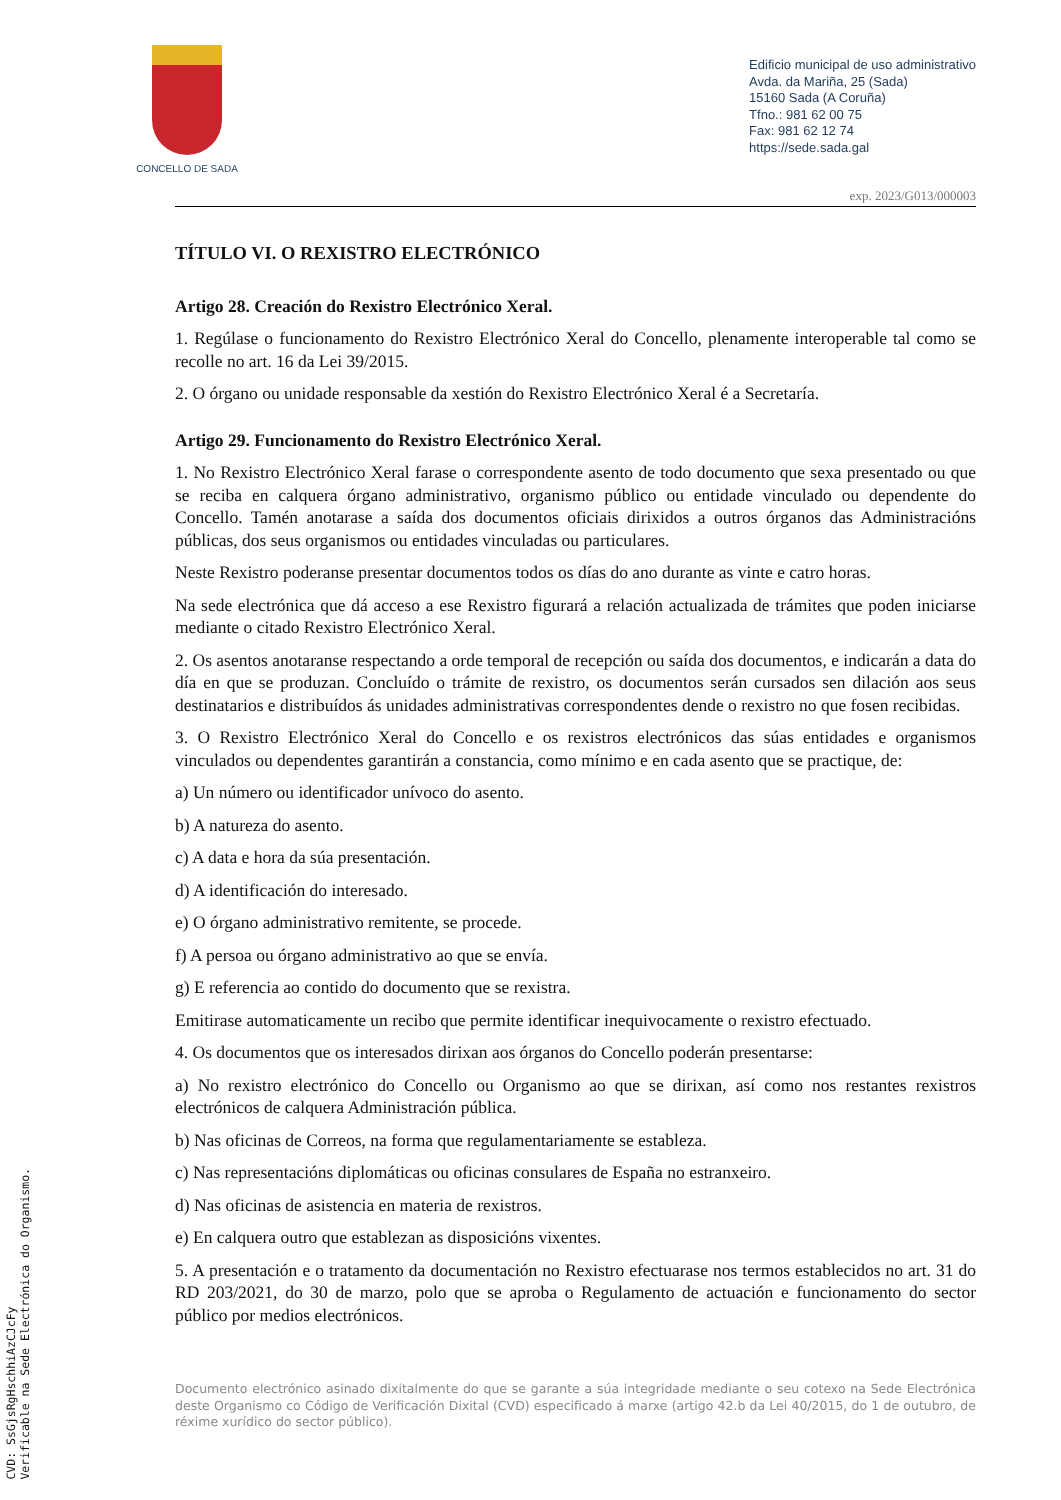CONCELLO DE SADA
Edificio municipal de uso administrativo
Avda. da Mariña, 25 (Sada)
15160 Sada (A Coruña)
Tfno.: 981 62 00 75
Fax: 981 62 12 74
https://sede.sada.gal
exp. 2023/G013/000003
TÍTULO VI. O REXISTRO ELECTRÓNICO
Artigo 28. Creación do Rexistro Electrónico Xeral.
1. Regúlase o funcionamento do Rexistro Electrónico Xeral do Concello, plenamente interoperable tal como se recolle no art. 16 da Lei 39/2015.
2. O órgano ou unidade responsable da xestión do Rexistro Electrónico Xeral é a Secretaría.
Artigo 29. Funcionamento do Rexistro Electrónico Xeral.
1. No Rexistro Electrónico Xeral farase o correspondente asento de todo documento que sexa presentado ou que se reciba en calquera órgano administrativo, organismo público ou entidade vinculado ou dependente do Concello. Tamén anotarase a saída dos documentos oficiais dirixidos a outros órganos das Administracións públicas, dos seus organismos ou entidades vinculadas ou particulares.
Neste Rexistro poderanse presentar documentos todos os días do ano durante as vinte e catro horas.
Na sede electrónica que dá acceso a ese Rexistro figurará a relación actualizada de trámites que poden iniciarse mediante o citado Rexistro Electrónico Xeral.
2. Os asentos anotaranse respectando a orde temporal de recepción ou saída dos documentos, e indicarán a data do día en que se produzan. Concluído o trámite de rexistro, os documentos serán cursados sen dilación aos seus destinatarios e distribuídos ás unidades administrativas correspondentes dende o rexistro no que fosen recibidas.
3. O Rexistro Electrónico Xeral do Concello e os rexistros electrónicos das súas entidades e organismos vinculados ou dependentes garantirán a constancia, como mínimo e en cada asento que se practique, de:
a) Un número ou identificador unívoco do asento.
b) A natureza do asento.
c) A data e hora da súa presentación.
d) A identificación do interesado.
e) O órgano administrativo remitente, se procede.
f) A persoa ou órgano administrativo ao que se envía.
g) E referencia ao contido do documento que se rexistra.
Emitirase automaticamente un recibo que permite identificar inequivocamente o rexistro efectuado.
4. Os documentos que os interesados dirixan aos órganos do Concello poderán presentarse:
a) No rexistro electrónico do Concello ou Organismo ao que se dirixan, así como nos restantes rexistros electrónicos de calquera Administración pública.
b) Nas oficinas de Correos, na forma que regulamentariamente se estableza.
c) Nas representacións diplomáticas ou oficinas consulares de España no estranxeiro.
d) Nas oficinas de asistencia en materia de rexistros.
e) En calquera outro que establezan as disposicións vixentes.
5. A presentación e o tratamento da documentación no Rexistro efectuarase nos termos establecidos no art. 31 do RD 203/2021, do 30 de marzo, polo que se aproba o Regulamento de actuación e funcionamento do sector público por medios electrónicos.
Documento electrónico asinado dixitalmente do que se garante a súa integridade mediante o seu cotexo na Sede Electrónica deste Organismo co Código de Verificación Dixital (CVD) especificado á marxe (artigo 42.b da Lei 40/2015, do 1 de outubro, de réxime xurídico do sector público).
CVD: SsGjsRgHschhiAzCJcFy
Verificable na Sede Electrónica do Organismo.